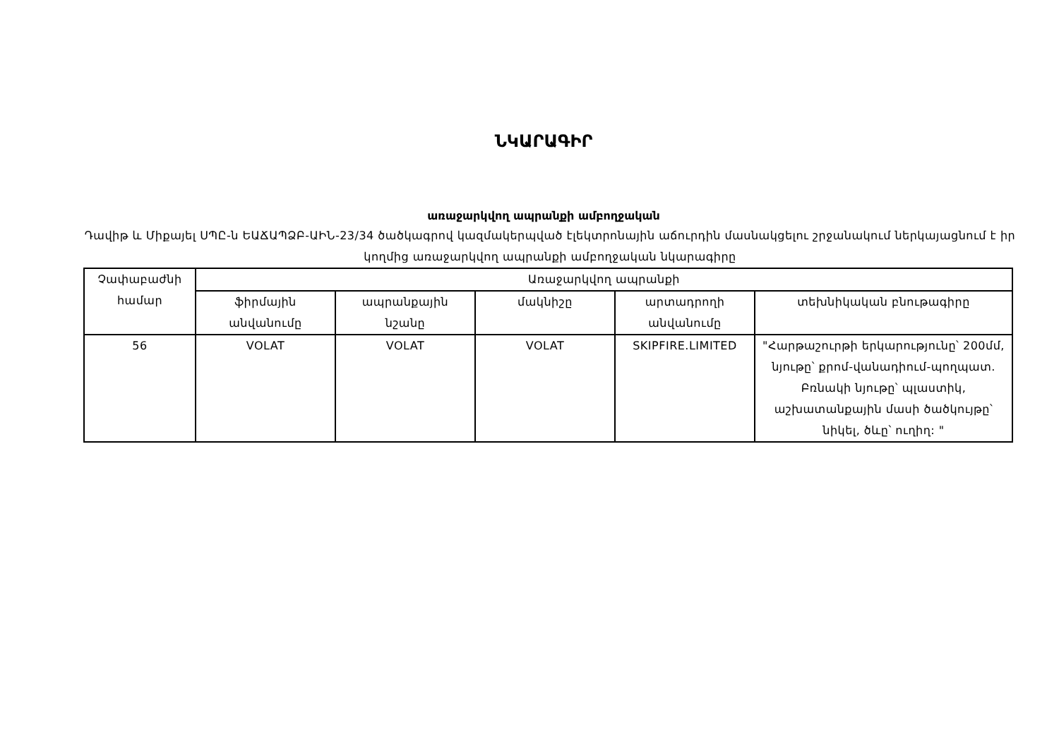ՆԿԱՐԱԳԻՐ
առաջարկվող ապրանքի ամբողջական
Դավիթ և Միքայել ՍՊԸ-ն ԵԱՃԱՊՁԲ-ԱԻՆ-23/34 ծածկագրով կազմակերպված էլեկտրոնային աճուրդին մասնակցելու շրջանակում ներկայացնում է իր կողմից առաջարկվող ապրանքի ամբողջական նկարագիրը
| Չափաբաժնի համար | Առաջարկվող ապրանքի | | | | |
| --- | --- | --- | --- | --- | --- |
| | ֆիրմային անվանումը | ապրանքային նշանը | մակնիշը | արտադրողի անվանումը | տեխնիկական բնութագիրը |
| 56 | VOLAT | VOLAT | VOLAT | SKIPFIRE.LIMITED | "Հարթաշուրթի երկարությունը՝ 200մմ, նյութը՝ քրոմ-վանադիում-պողպատ. Բռնակի նյութը՝ պլաստիկ, աշխատանքային մասի ծածկույթը՝ նիկել, ծևը՝ ուղիղ: " |